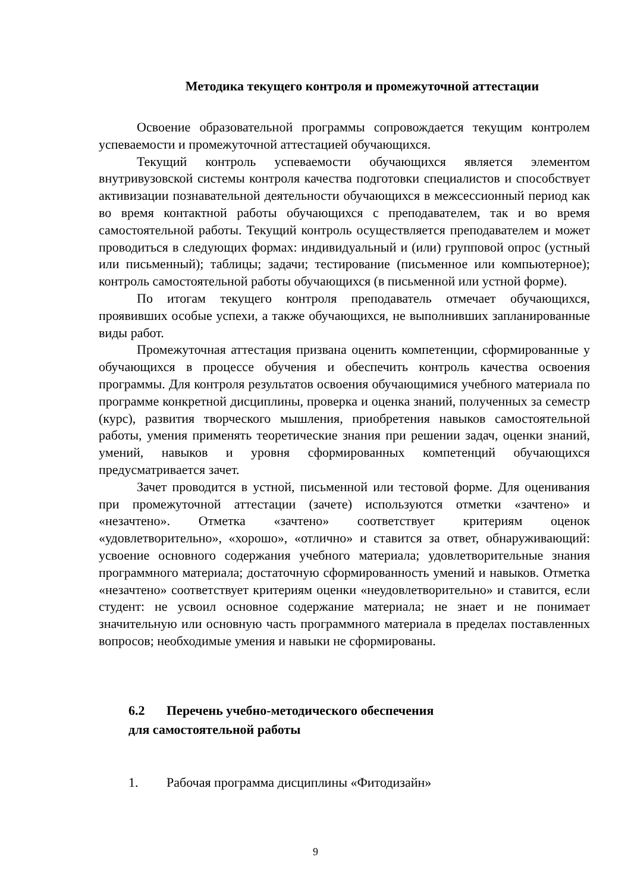Методика текущего контроля и промежуточной аттестации
Освоение образовательной программы сопровождается текущим контролем успеваемости и промежуточной аттестацией обучающихся.
Текущий контроль успеваемости обучающихся является элементом внутривузовской системы контроля качества подготовки специалистов и способствует активизации познавательной деятельности обучающихся в межсессионный период как во время контактной работы обучающихся с преподавателем, так и во время самостоятельной работы. Текущий контроль осуществляется преподавателем и может проводиться в следующих формах: индивидуальный и (или) групповой опрос (устный или письменный); таблицы; задачи; тестирование (письменное или компьютерное); контроль самостоятельной работы обучающихся (в письменной или устной форме).
По итогам текущего контроля преподаватель отмечает обучающихся, проявивших особые успехи, а также обучающихся, не выполнивших запланированные виды работ.
Промежуточная аттестация призвана оценить компетенции, сформированные у обучающихся в процессе обучения и обеспечить контроль качества освоения программы. Для контроля результатов освоения обучающимися учебного материала по программе конкретной дисциплины, проверка и оценка знаний, полученных за семестр (курс), развития творческого мышления, приобретения навыков самостоятельной работы, умения применять теоретические знания при решении задач, оценки знаний, умений, навыков и уровня сформированных компетенций обучающихся предусматривается зачет.
Зачет проводится в устной, письменной или тестовой форме. Для оценивания при промежуточной аттестации (зачете) используются отметки «зачтено» и «незачтено». Отметка «зачтено» соответствует критериям оценок «удовлетворительно», «хорошо», «отлично» и ставится за ответ, обнаруживающий: усвоение основного содержания учебного материала; удовлетворительные знания программного материала; достаточную сформированность умений и навыков. Отметка «незачтено» соответствует критериям оценки «неудовлетворительно» и ставится, если студент: не усвоил основное содержание материала; не знает и не понимает значительную или основную часть программного материала в пределах поставленных вопросов; необходимые умения и навыки не сформированы.
6.2 Перечень учебно-методического обеспечения
для самостоятельной работы
1. Рабочая программа дисциплины «Фитодизайн»
9